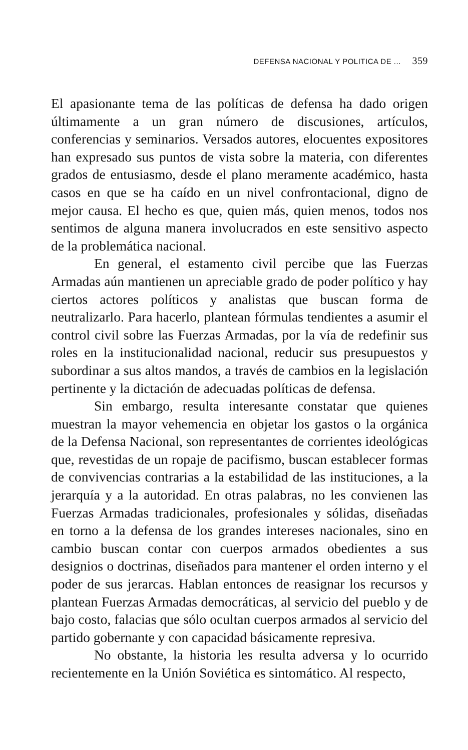DEFENSA NACIONAL Y POLITICA DE ... 359
El apasionante tema de las políticas de defensa ha dado origen últimamente a un gran número de discusiones, artículos, conferencias y seminarios. Versados autores, elocuentes expositores han expresado sus puntos de vista sobre la materia, con diferentes grados de entusiasmo, desde el plano meramente académico, hasta casos en que se ha caído en un nivel confrontacional, digno de mejor causa. El hecho es que, quien más, quien menos, todos nos sentimos de alguna manera involucrados en este sensitivo aspecto de la problemática nacional.
En general, el estamento civil percibe que las Fuerzas Armadas aún mantienen un apreciable grado de poder político y hay ciertos actores políticos y analistas que buscan forma de neutralizarlo. Para hacerlo, plantean fórmulas tendientes a asumir el control civil sobre las Fuerzas Armadas, por la vía de redefinir sus roles en la institucionalidad nacional, reducir sus presupuestos y subordinar a sus altos mandos, a través de cambios en la legislación pertinente y la dictación de adecuadas políticas de defensa.
Sin embargo, resulta interesante constatar que quienes muestran la mayor vehemencia en objetar los gastos o la orgánica de la Defensa Nacional, son representantes de corrientes ideológicas que, revestidas de un ropaje de pacifismo, buscan establecer formas de convivencias contrarias a la estabilidad de las instituciones, a la jerarquía y a la autoridad. En otras palabras, no les convienen las Fuerzas Armadas tradicionales, profesionales y sólidas, diseñadas en torno a la defensa de los grandes intereses nacionales, sino en cambio buscan contar con cuerpos armados obedientes a sus designios o doctrinas, diseñados para mantener el orden interno y el poder de sus jerarcas. Hablan entonces de reasignar los recursos y plantean Fuerzas Armadas democráticas, al servicio del pueblo y de bajo costo, falacias que sólo ocultan cuerpos armados al servicio del partido gobernante y con capacidad básicamente represiva.
No obstante, la historia les resulta adversa y lo ocurrido recientemente en la Unión Soviética es sintomático. Al respecto,